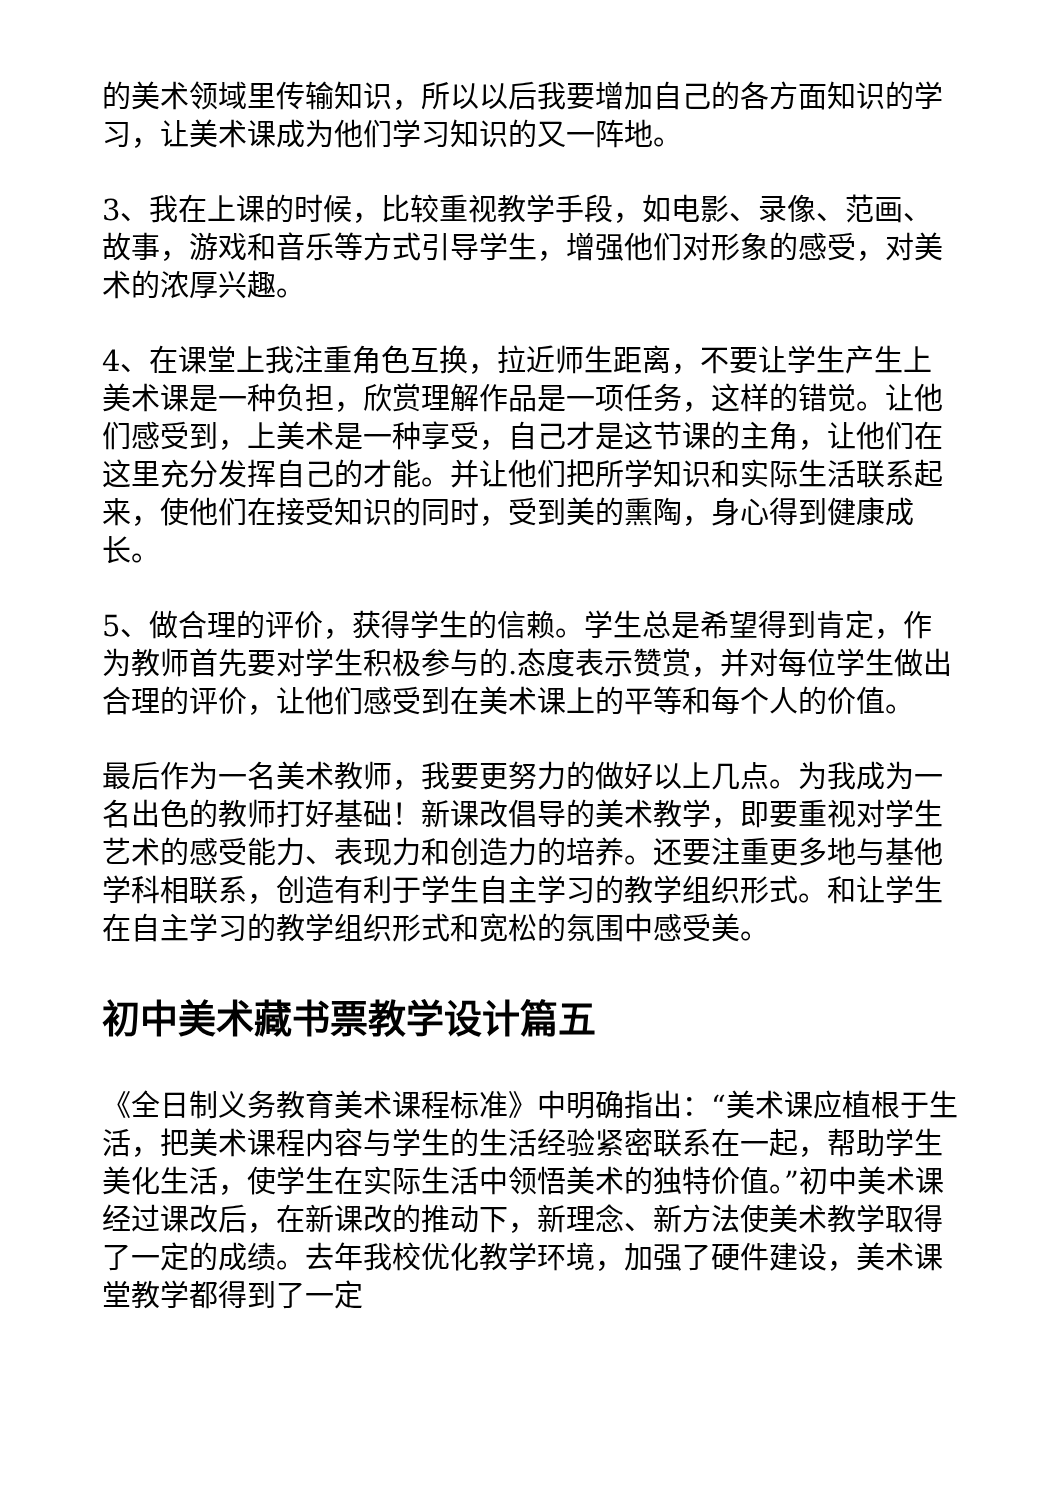的美术领域里传输知识，所以以后我要增加自己的各方面知识的学习，让美术课成为他们学习知识的又一阵地。
3、我在上课的时候，比较重视教学手段，如电影、录像、范画、故事，游戏和音乐等方式引导学生，增强他们对形象的感受，对美术的浓厚兴趣。
4、在课堂上我注重角色互换，拉近师生距离，不要让学生产生上美术课是一种负担，欣赏理解作品是一项任务，这样的错觉。让他们感受到，上美术是一种享受，自己才是这节课的主角，让他们在这里充分发挥自己的才能。并让他们把所学知识和实际生活联系起来，使他们在接受知识的同时，受到美的熏陶，身心得到健康成长。
5、做合理的评价，获得学生的信赖。学生总是希望得到肯定，作为教师首先要对学生积极参与的.态度表示赞赏，并对每位学生做出合理的评价，让他们感受到在美术课上的平等和每个人的价值。
最后作为一名美术教师，我要更努力的做好以上几点。为我成为一名出色的教师打好基础！新课改倡导的美术教学，即要重视对学生艺术的感受能力、表现力和创造力的培养。还要注重更多地与基他学科相联系，创造有利于学生自主学习的教学组织形式。和让学生在自主学习的教学组织形式和宽松的氛围中感受美。
初中美术藏书票教学设计篇五
《全日制义务教育美术课程标准》中明确指出：“美术课应植根于生活，把美术课程内容与学生的生活经验紧密联系在一起，帮助学生美化生活，使学生在实际生活中领悟美术的独特价值。”初中美术课经过课改后，在新课改的推动下，新理念、新方法使美术教学取得了一定的成绩。去年我校优化教学环境，加强了硬件建设，美术课堂教学都得到了一定